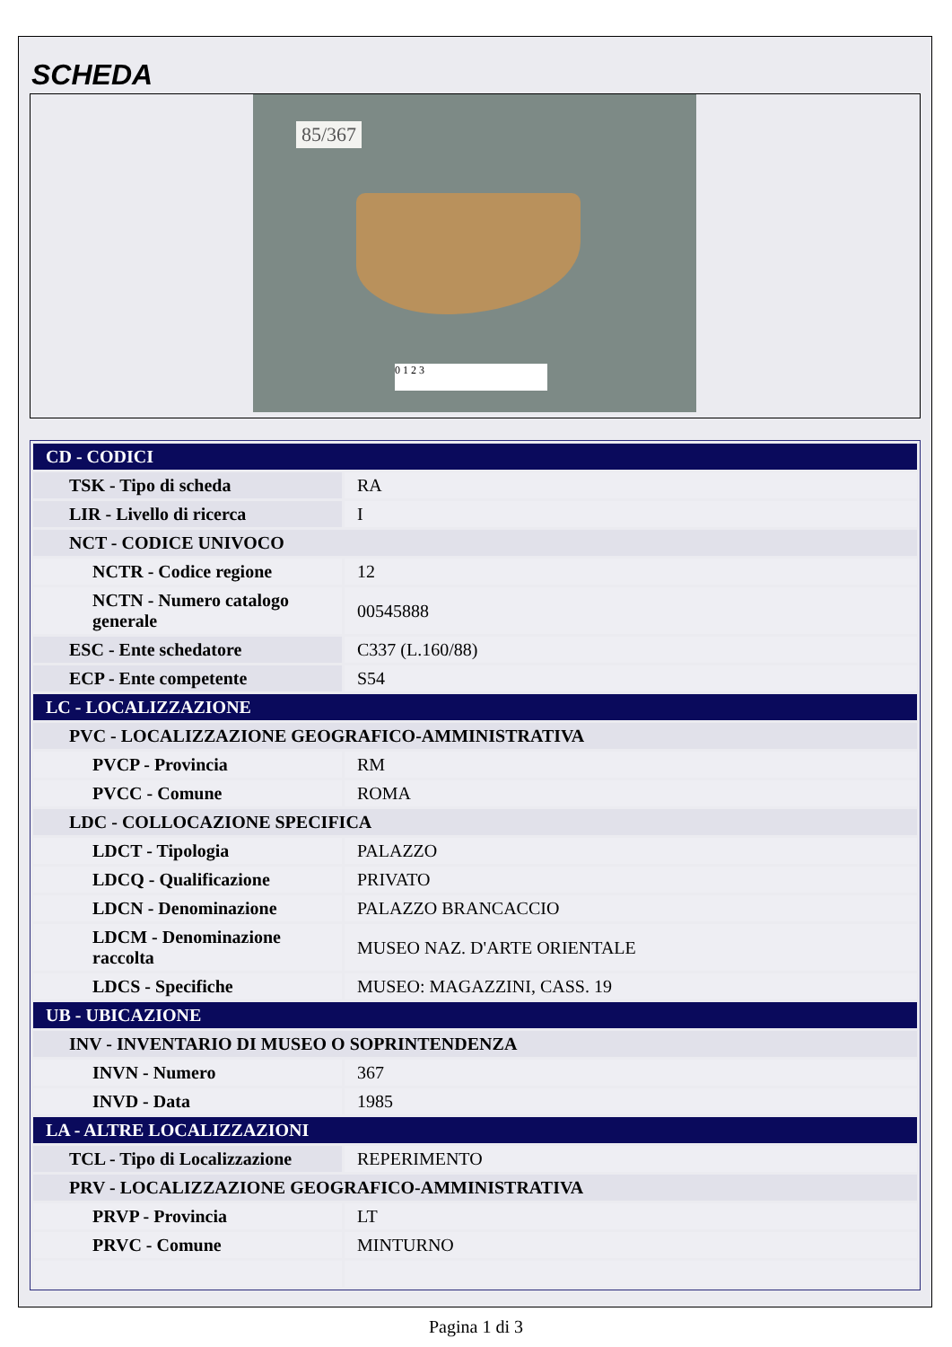SCHEDA
85/367
0 1 2 3
| CD - CODICI | |
| TSK - Tipo di scheda | RA |
| LIR - Livello di ricerca | I |
| NCT - CODICE UNIVOCO | |
| NCTR - Codice regione | 12 |
| NCTN - Numero catalogo generale | 00545888 |
| ESC - Ente schedatore | C337 (L.160/88) |
| ECP - Ente competente | S54 |
| LC - LOCALIZZAZIONE | |
| PVC - LOCALIZZAZIONE GEOGRAFICO-AMMINISTRATIVA | |
| PVCP - Provincia | RM |
| PVCC - Comune | ROMA |
| LDC - COLLOCAZIONE SPECIFICA | |
| LDCT - Tipologia | PALAZZO |
| LDCQ - Qualificazione | PRIVATO |
| LDCN - Denominazione | PALAZZO BRANCACCIO |
| LDCM - Denominazione raccolta | MUSEO NAZ. D'ARTE ORIENTALE |
| LDCS - Specifiche | MUSEO: MAGAZZINI, CASS. 19 |
| UB - UBICAZIONE | |
| INV - INVENTARIO DI MUSEO O SOPRINTENDENZA | |
| INVN - Numero | 367 |
| INVD - Data | 1985 |
| LA - ALTRE LOCALIZZAZIONI | |
| TCL - Tipo di Localizzazione | REPERIMENTO |
| PRV - LOCALIZZAZIONE GEOGRAFICO-AMMINISTRATIVA | |
| PRVP - Provincia | LT |
| PRVC - Comune | MINTURNO |
Pagina 1 di 3